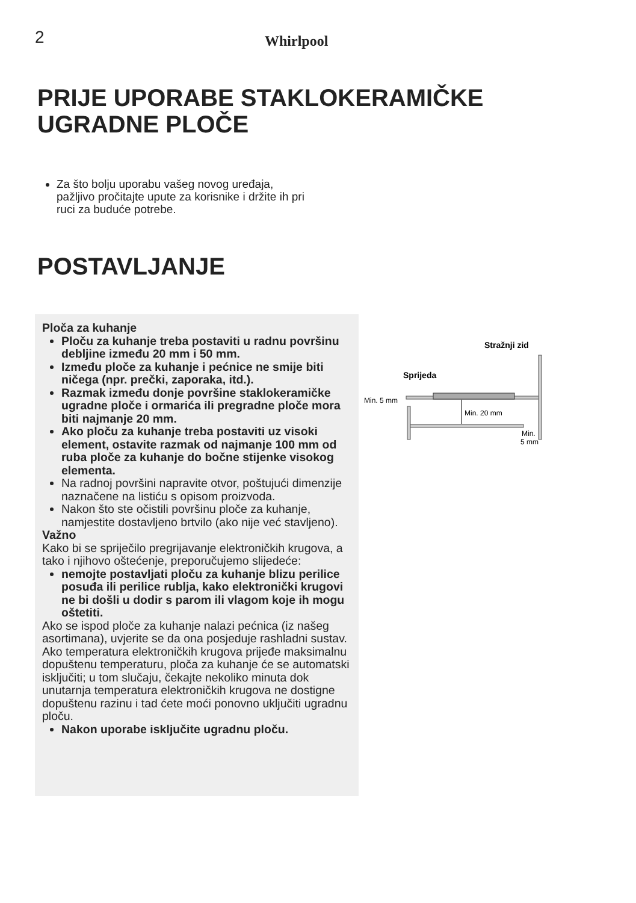2 Whirlpool
PRIJE UPORABE STAKLOKERAMIČKE
UGRADNE PLOČE
Za što bolju uporabu vašeg novog uređaja, pažljivo pročitajte upute za korisnike i držite ih pri ruci za buduće potrebe.
POSTAVLJANJE
Ploča za kuhanje
Ploču za kuhanje treba postaviti u radnu površinu debljine između 20 mm i 50 mm.
Između ploče za kuhanje i pećnice ne smije biti ničega (npr. prečki, zaporaka, itd.).
Razmak između donje površine staklokeramičke ugradne ploče i ormarića ili pregradne ploče mora biti najmanje 20 mm.
Ako ploču za kuhanje treba postaviti uz visoki element, ostavite razmak od najmanje 100 mm od ruba ploče za kuhanje do bočne stijenke visokog elementa.
Na radnoj površini napravite otvor, poštujući dimenzije naznačene na listiću s opisom proizvoda.
Nakon što ste očistili površinu ploče za kuhanje, namjestite dostavljeno brtvilo (ako nije već stavljeno).
Važno
Kako bi se spriječilo pregrijavanje elektroničkih krugova, a tako i njihovo oštećenje, preporučujemo slijedeće:
nemojte postavljati ploču za kuhanje blizu perilice posuđa ili perilice rublja, kako elektronički krugovi ne bi došli u dodir s parom ili vlagom koje ih mogu oštetiti.
Ako se ispod ploče za kuhanje nalazi pećnica (iz našeg asortimana), uvjerite se da ona posjeduje rashladni sustav.
Ako temperatura elektroničkih krugova prijeđe maksimalnu dopuštenu temperaturu, ploča za kuhanje će se automatski isključiti; u tom slučaju, čekajte nekoliko minuta dok unutarnja temperatura elektroničkih krugova ne dostigne dopuštenu razinu i tad ćete moći ponovno uključiti ugradnu ploču.
Nakon uporabe isključite ugradnu ploču.
Stražnji zid
Sprijeda
Min. 5 mm
Min. 20 mm
Min.
5 mm